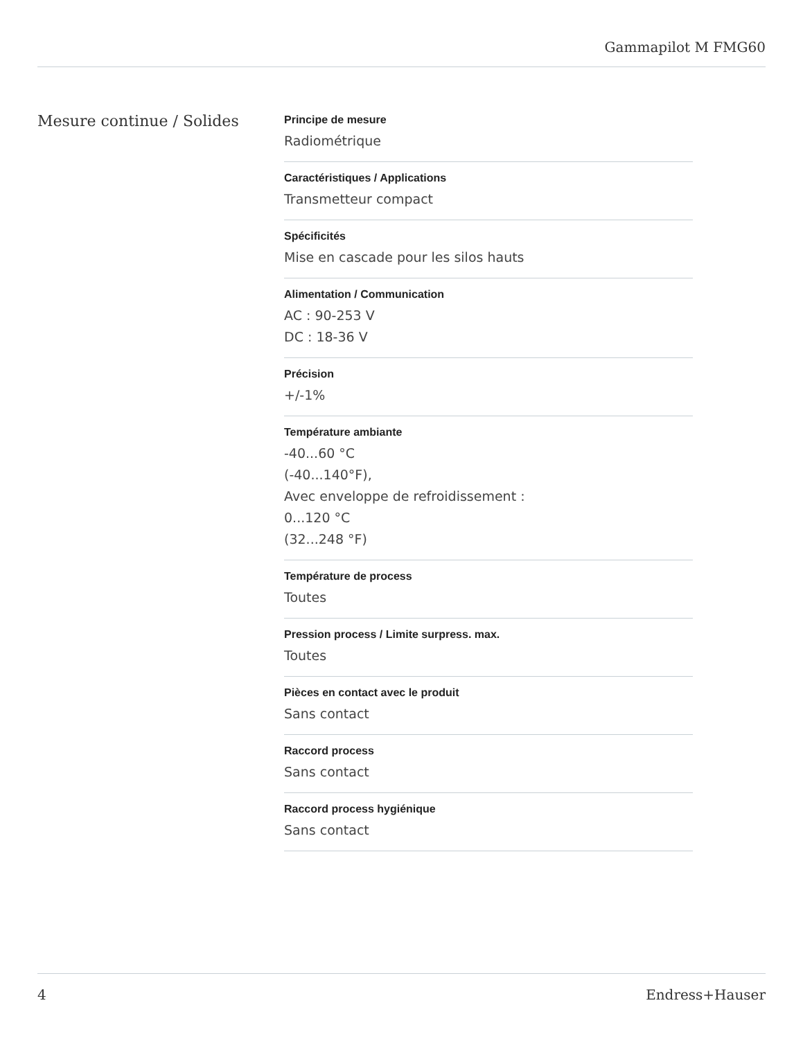Gammapilot M FMG60
Mesure continue / Solides
Principe de mesure
Radiométrique
Caractéristiques / Applications
Transmetteur compact
Spécificités
Mise en cascade pour les silos hauts
Alimentation / Communication
AC : 90-253 V
DC : 18-36 V
Précision
+/-1%
Température ambiante
-40...60 °C
(-40...140°F),
Avec enveloppe de refroidissement :
0...120 °C
(32...248 °F)
Température de process
Toutes
Pression process / Limite surpress. max.
Toutes
Pièces en contact avec le produit
Sans contact
Raccord process
Sans contact
Raccord process hygiénique
Sans contact
4 Endress+Hauser